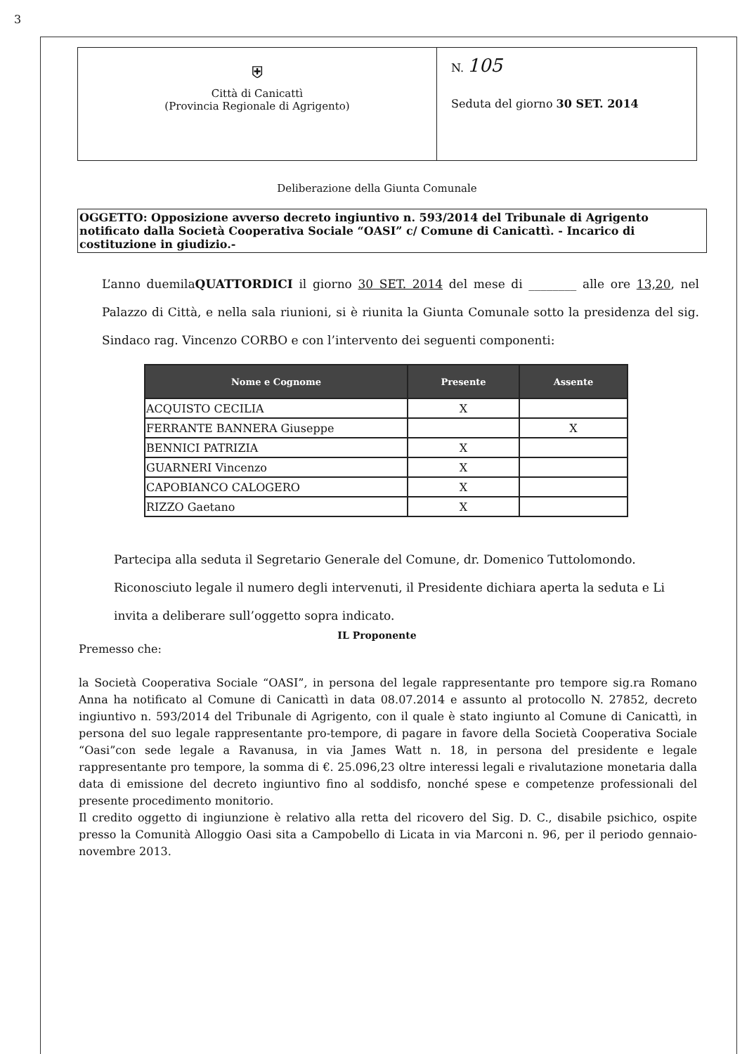3
⛨
Città di Canicattì
(Provincia Regionale di Agrigento)
N. 105
Seduta del giorno 30 SET. 2014
Deliberazione della Giunta Comunale
OGGETTO: Opposizione avverso decreto ingiuntivo n. 593/2014 del Tribunale di Agrigento notificato dalla Società Cooperativa Sociale “OASI” c/ Comune di Canicattì. - Incarico di costituzione in giudizio.-
L’anno duemilaQUATTORDICI il giorno 30 SET. 2014 del mese di ________ alle ore 13,20, nel Palazzo di Città, e nella sala riunioni, si è riunita la Giunta Comunale sotto la presidenza del sig. Sindaco rag. Vincenzo CORBO e con l’intervento dei seguenti componenti:
| Nome e Cognome | Presente | Assente |
| --- | --- | --- |
| ACQUISTO CECILIA | X | |
| FERRANTE BANNERA Giuseppe | | X |
| BENNICI PATRIZIA | X | |
| GUARNERI Vincenzo | X | |
| CAPOBIANCO CALOGERO | X | |
| RIZZO Gaetano | X | |
Partecipa alla seduta il Segretario Generale del Comune, dr. Domenico Tuttolomondo.
Riconosciuto legale il numero degli intervenuti, il Presidente dichiara aperta la seduta e Li invita a deliberare sull’oggetto sopra indicato.
IL Proponente
Premesso che:
la Società Cooperativa Sociale “OASI”, in persona del legale rappresentante pro tempore sig.ra Romano Anna ha notificato al Comune di Canicattì in data 08.07.2014 e assunto al protocollo N. 27852, decreto ingiuntivo n. 593/2014 del Tribunale di Agrigento, con il quale è stato ingiunto al Comune di Canicattì, in persona del suo legale rappresentante pro-tempore, di pagare in favore della Società Cooperativa Sociale “Oasi”con sede legale a Ravanusa, in via James Watt n. 18, in persona del presidente e legale rappresentante pro tempore, la somma di €. 25.096,23 oltre interessi legali e rivalutazione monetaria dalla data di emissione del decreto ingiuntivo fino al soddisfo, nonché spese e competenze professionali del presente procedimento monitorio.
Il credito oggetto di ingiunzione è relativo alla retta del ricovero del Sig. D. C., disabile psichico, ospite presso la Comunità Alloggio Oasi sita a Campobello di Licata in via Marconi n. 96, per il periodo gennaio-novembre 2013.